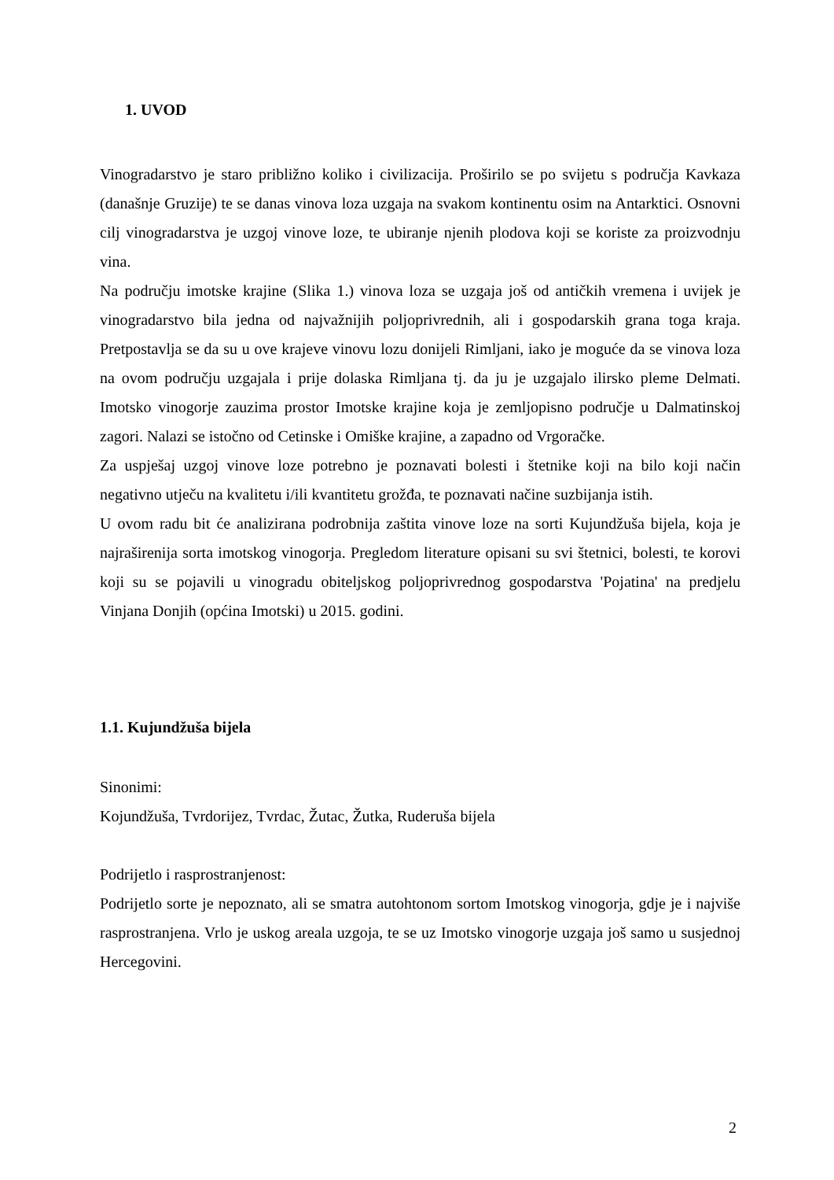1. UVOD
Vinogradarstvo je staro približno koliko i civilizacija. Proširilo se po svijetu s područja Kavkaza (današnje Gruzije) te se danas vinova loza uzgaja na svakom kontinentu osim na Antarktici. Osnovni cilj vinogradarstva je uzgoj vinove loze, te ubiranje njenih plodova koji se koriste za proizvodnju vina.
Na području imotske krajine (Slika 1.) vinova loza se uzgaja još od antičkih vremena i uvijek je vinogradarstvo bila jedna od najvažnijih poljoprivrednih, ali i gospodarskih grana toga kraja. Pretpostavlja se da su u ove krajeve vinovu lozu donijeli Rimljani, iako je moguće da se vinova loza na ovom području uzgajala i prije dolaska Rimljana tj. da ju je uzgajalo ilirsko pleme Delmati. Imotsko vinogorje zauzima prostor Imotske krajine koja je zemljopisno područje u Dalmatinskoj zagori. Nalazi se istočno od Cetinske i Omiške krajine, a zapadno od Vrgoračke.
Za uspješaj uzgoj vinove loze potrebno je poznavati bolesti i štetnike koji na bilo koji način negativno utječu na kvalitetu i/ili kvantitetu grožđa, te poznavati načine suzbijanja istih.
U ovom radu bit će analizirana podrobnija zaštita vinove loze na sorti Kujundžuša bijela, koja je najraširenija sorta imotskog vinogorja. Pregledom literature opisani su svi štetnici, bolesti, te korovi koji su se pojavili u vinogradu obiteljskog poljoprivrednog gospodarstva 'Pojatina' na predjelu Vinjana Donjih (općina Imotski) u 2015. godini.
1.1. Kujundžuša bijela
Sinonimi:
Kojundžuša, Tvrdorijez, Tvrdac, Žutac, Žutka, Ruderuša bijela
Podrijetlo i rasprostranjenost:
Podrijetlo sorte je nepoznato, ali se smatra autohtonom sortom Imotskog vinogorja, gdje je i najviše rasprostranjena. Vrlo je uskog areala uzgoja, te se uz Imotsko vinogorje uzgaja još samo u susjednoj Hercegovini.
2